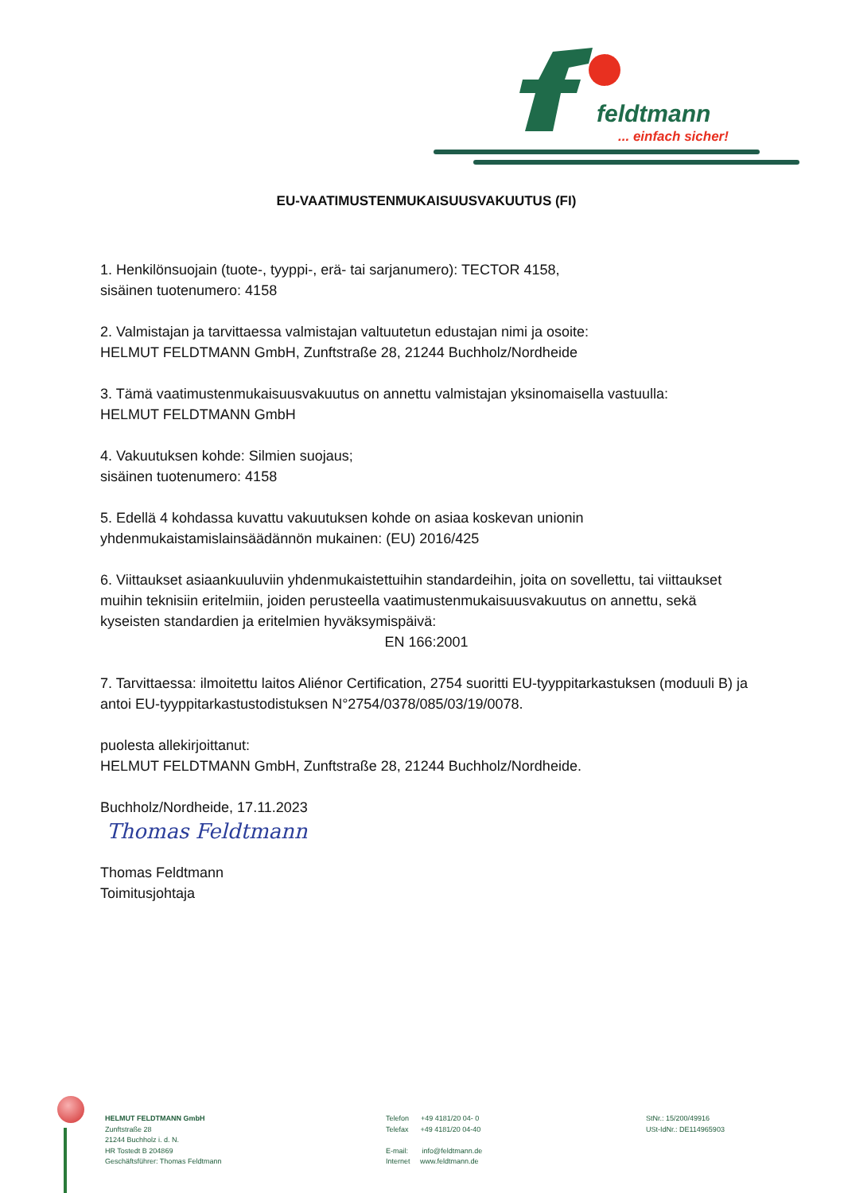feldtmann
... einfach sicher!
EU-VAATIMUSTENMUKAISUUSVAKUUTUS (FI)
1. Henkilönsuojain (tuote-, tyyppi-, erä- tai sarjanumero): TECTOR 4158,
sisäinen tuotenumero: 4158
2. Valmistajan ja tarvittaessa valmistajan valtuutetun edustajan nimi ja osoite:
HELMUT FELDTMANN GmbH, Zunftstraße 28, 21244 Buchholz/Nordheide
3. Tämä vaatimustenmukaisuusvakuutus on annettu valmistajan yksinomaisella vastuulla:
HELMUT FELDTMANN GmbH
4. Vakuutuksen kohde: Silmien suojaus;
sisäinen tuotenumero: 4158
5. Edellä 4 kohdassa kuvattu vakuutuksen kohde on asiaa koskevan unionin
yhdenmukaistamislainsäädännön mukainen: (EU) 2016/425
6. Viittaukset asiaankuuluviin yhdenmukaistettuihin standardeihin, joita on sovellettu, tai viittaukset muihin teknisiin eritelmiin, joiden perusteella vaatimustenmukaisuusvakuutus on annettu, sekä kyseisten standardien ja eritelmien hyväksymispäivä:
EN 166:2001
7. Tarvittaessa: ilmoitettu laitos Aliénor Certification, 2754 suoritti EU-tyyppitarkastuksen (moduuli B) ja antoi EU-tyyppitarkastustodistuksen N°2754/0378/085/03/19/0078.
puolesta allekirjoittanut:
HELMUT FELDTMANN GmbH, Zunftstraße 28, 21244 Buchholz/Nordheide.
Buchholz/Nordheide, 17.11.2023
Thomas Feldtmann
Thomas Feldtmann
Toimitusjohtaja
HELMUT FELDTMANN GmbH
Zunftstraße 28
21244 Buchholz i. d. N.
HR Tostedt B 204869
Geschäftsführer: Thomas Feldtmann
Telefon +49 4181/20 04- 0
Telefax +49 4181/20 04-40
E-mail: info@feldtmann.de
Internet www.feldtmann.de
StNr.: 15/200/49916
USt-IdNr.: DE114965903